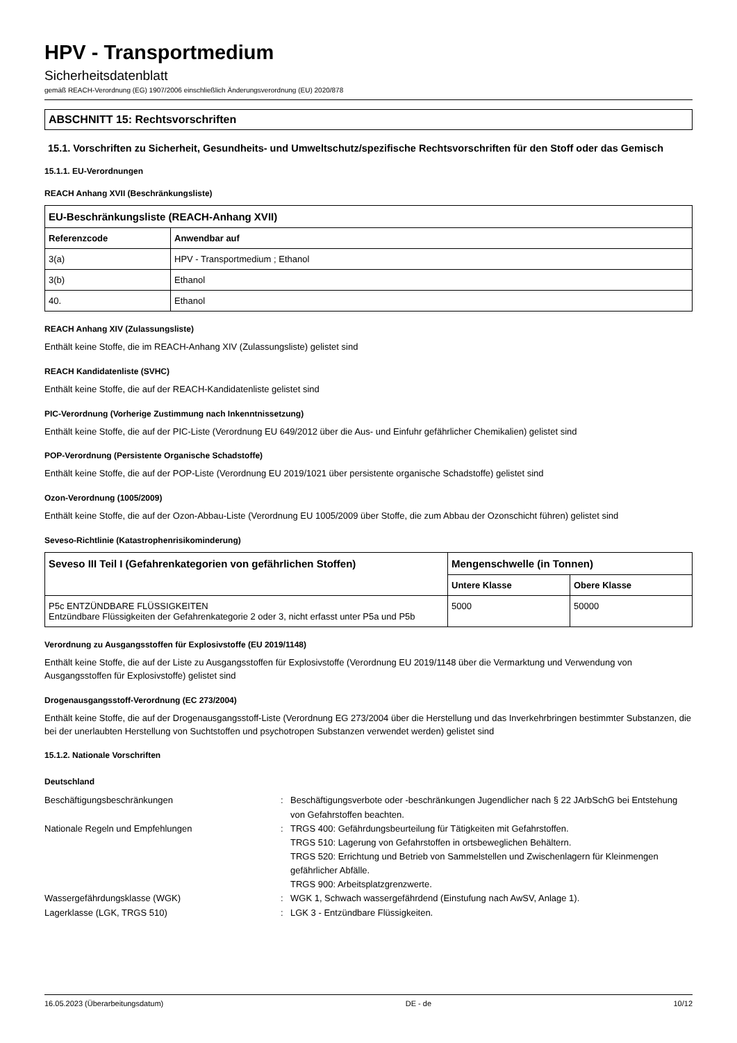HPV - Transportmedium
Sicherheitsdatenblatt
gemäß REACH-Verordnung (EG) 1907/2006 einschließlich Änderungsverordnung (EU) 2020/878
ABSCHNITT 15: Rechtsvorschriften
15.1. Vorschriften zu Sicherheit, Gesundheits- und Umweltschutz/spezifische Rechtsvorschriften für den Stoff oder das Gemisch
15.1.1. EU-Verordnungen
REACH Anhang XVII (Beschränkungsliste)
| EU-Beschränkungsliste (REACH-Anhang XVII) | |
| --- | --- |
| Referenzcode | Anwendbar auf |
| 3(a) | HPV - Transportmedium ; Ethanol |
| 3(b) | Ethanol |
| 40. | Ethanol |
REACH Anhang XIV (Zulassungsliste)
Enthält keine Stoffe, die im REACH-Anhang XIV (Zulassungsliste) gelistet sind
REACH Kandidatenliste (SVHC)
Enthält keine Stoffe, die auf der REACH-Kandidatenliste gelistet sind
PIC-Verordnung (Vorherige Zustimmung nach Inkenntnissetzung)
Enthält keine Stoffe, die auf der PIC-Liste (Verordnung EU 649/2012 über die Aus- und Einfuhr gefährlicher Chemikalien) gelistet sind
POP-Verordnung (Persistente Organische Schadstoffe)
Enthält keine Stoffe, die auf der POP-Liste (Verordnung EU 2019/1021 über persistente organische Schadstoffe) gelistet sind
Ozon-Verordnung (1005/2009)
Enthält keine Stoffe, die auf der Ozon-Abbau-Liste (Verordnung EU 1005/2009 über Stoffe, die zum Abbau der Ozonschicht führen) gelistet sind
Seveso-Richtlinie (Katastrophenrisikominderung)
| Seveso III Teil I (Gefahrenkategorien von gefährlichen Stoffen) | Mengenschwelle (in Tonnen) | |
| --- | --- | --- |
| | Untere Klasse | Obere Klasse |
| P5c ENTZÜNDBARE FLÜSSIGKEITEN Entzündbare Flüssigkeiten der Gefahrenkategorie 2 oder 3, nicht erfasst unter P5a und P5b | 5000 | 50000 |
Verordnung zu Ausgangsstoffen für Explosivstoffe (EU 2019/1148)
Enthält keine Stoffe, die auf der Liste zu Ausgangsstoffen für Explosivstoffe (Verordnung EU 2019/1148 über die Vermarktung und Verwendung von Ausgangsstoffen für Explosivstoffe) gelistet sind
Drogenausgangsstoff-Verordnung (EC 273/2004)
Enthält keine Stoffe, die auf der Drogenausgangsstoff-Liste (Verordnung EG 273/2004 über die Herstellung und das Inverkehrbringen bestimmter Substanzen, die bei der unerlaubten Herstellung von Suchtstoffen und psychotropen Substanzen verwendet werden) gelistet sind
15.1.2. Nationale Vorschriften
Deutschland
Beschäftigungsbeschränkungen
:
Beschäftigungsverbote oder -beschränkungen Jugendlicher nach § 22 JArbSchG bei Entstehung von Gefahrstoffen beachten.
Nationale Regeln und Empfehlungen
:
TRGS 400: Gefährdungsbeurteilung für Tätigkeiten mit Gefahrstoffen.
TRGS 510: Lagerung von Gefahrstoffen in ortsbeweglichen Behältern.
TRGS 520: Errichtung und Betrieb von Sammelstellen und Zwischenlagern für Kleinmengen gefährlicher Abfälle.
TRGS 900: Arbeitsplatzgrenzwerte.
Wassergefährdungsklasse (WGK)
:
WGK 1, Schwach wassergefährdend (Einstufung nach AwSV, Anlage 1).
Lagerklasse (LGK, TRGS 510)
:
LGK 3 - Entzündbare Flüssigkeiten.
16.05.2023 (Überarbeitungsdatum) DE - de 10/12